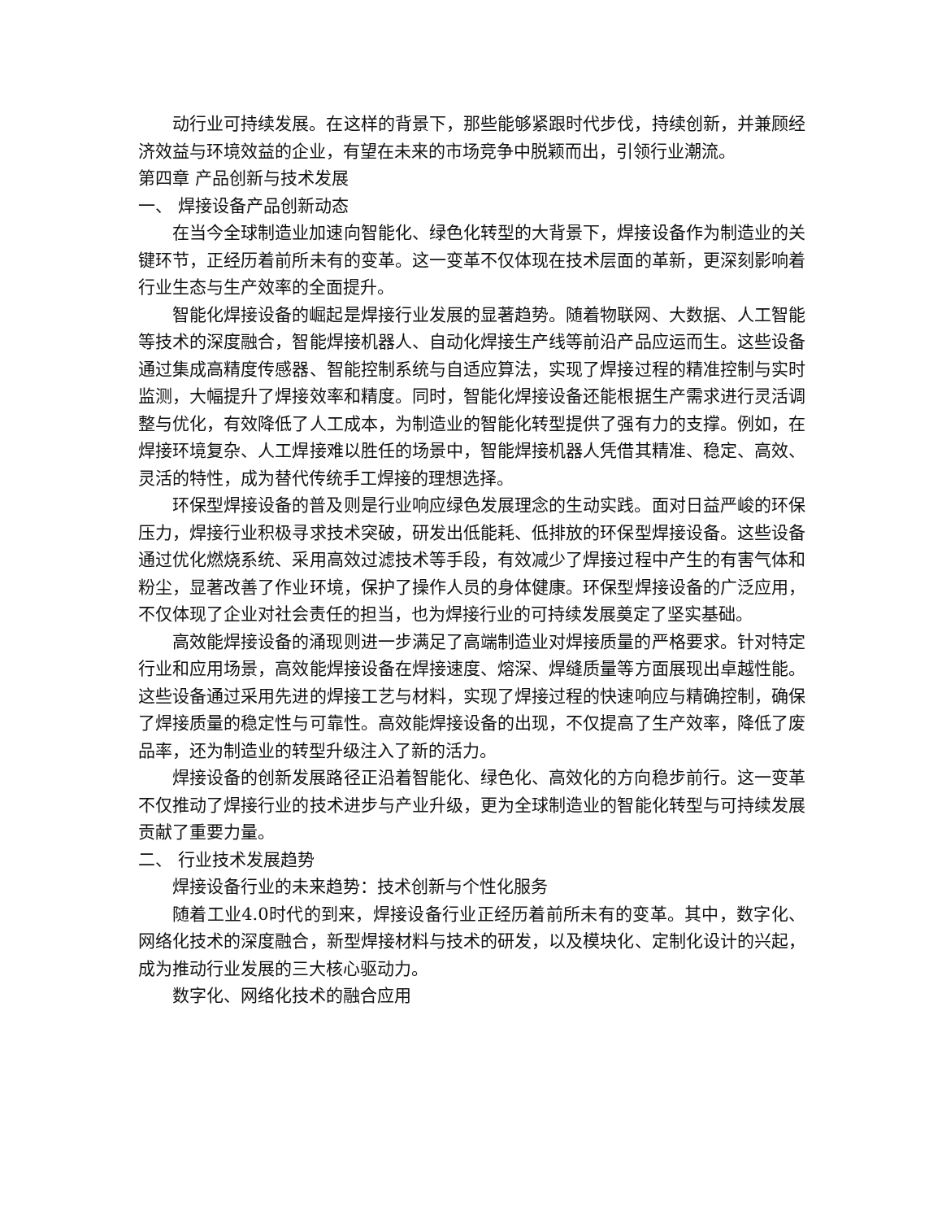动行业可持续发展。在这样的背景下，那些能够紧跟时代步伐，持续创新，并兼顾经济效益与环境效益的企业，有望在未来的市场竞争中脱颖而出，引领行业潮流。
第四章 产品创新与技术发展
一、 焊接设备产品创新动态
在当今全球制造业加速向智能化、绿色化转型的大背景下，焊接设备作为制造业的关键环节，正经历着前所未有的变革。这一变革不仅体现在技术层面的革新，更深刻影响着行业生态与生产效率的全面提升。
智能化焊接设备的崛起是焊接行业发展的显著趋势。随着物联网、大数据、人工智能等技术的深度融合，智能焊接机器人、自动化焊接生产线等前沿产品应运而生。这些设备通过集成高精度传感器、智能控制系统与自适应算法，实现了焊接过程的精准控制与实时监测，大幅提升了焊接效率和精度。同时，智能化焊接设备还能根据生产需求进行灵活调整与优化，有效降低了人工成本，为制造业的智能化转型提供了强有力的支撑。例如，在焊接环境复杂、人工焊接难以胜任的场景中，智能焊接机器人凭借其精准、稳定、高效、灵活的特性，成为替代传统手工焊接的理想选择。
环保型焊接设备的普及则是行业响应绿色发展理念的生动实践。面对日益严峻的环保压力，焊接行业积极寻求技术突破，研发出低能耗、低排放的环保型焊接设备。这些设备通过优化燃烧系统、采用高效过滤技术等手段，有效减少了焊接过程中产生的有害气体和粉尘，显著改善了作业环境，保护了操作人员的身体健康。环保型焊接设备的广泛应用，不仅体现了企业对社会责任的担当，也为焊接行业的可持续发展奠定了坚实基础。
高效能焊接设备的涌现则进一步满足了高端制造业对焊接质量的严格要求。针对特定行业和应用场景，高效能焊接设备在焊接速度、熔深、焊缝质量等方面展现出卓越性能。这些设备通过采用先进的焊接工艺与材料，实现了焊接过程的快速响应与精确控制，确保了焊接质量的稳定性与可靠性。高效能焊接设备的出现，不仅提高了生产效率，降低了废品率，还为制造业的转型升级注入了新的活力。
焊接设备的创新发展路径正沿着智能化、绿色化、高效化的方向稳步前行。这一变革不仅推动了焊接行业的技术进步与产业升级，更为全球制造业的智能化转型与可持续发展贡献了重要力量。
二、 行业技术发展趋势
焊接设备行业的未来趋势：技术创新与个性化服务
随着工业4.0时代的到来，焊接设备行业正经历着前所未有的变革。其中，数字化、网络化技术的深度融合，新型焊接材料与技术的研发，以及模块化、定制化设计的兴起，成为推动行业发展的三大核心驱动力。
数字化、网络化技术的融合应用